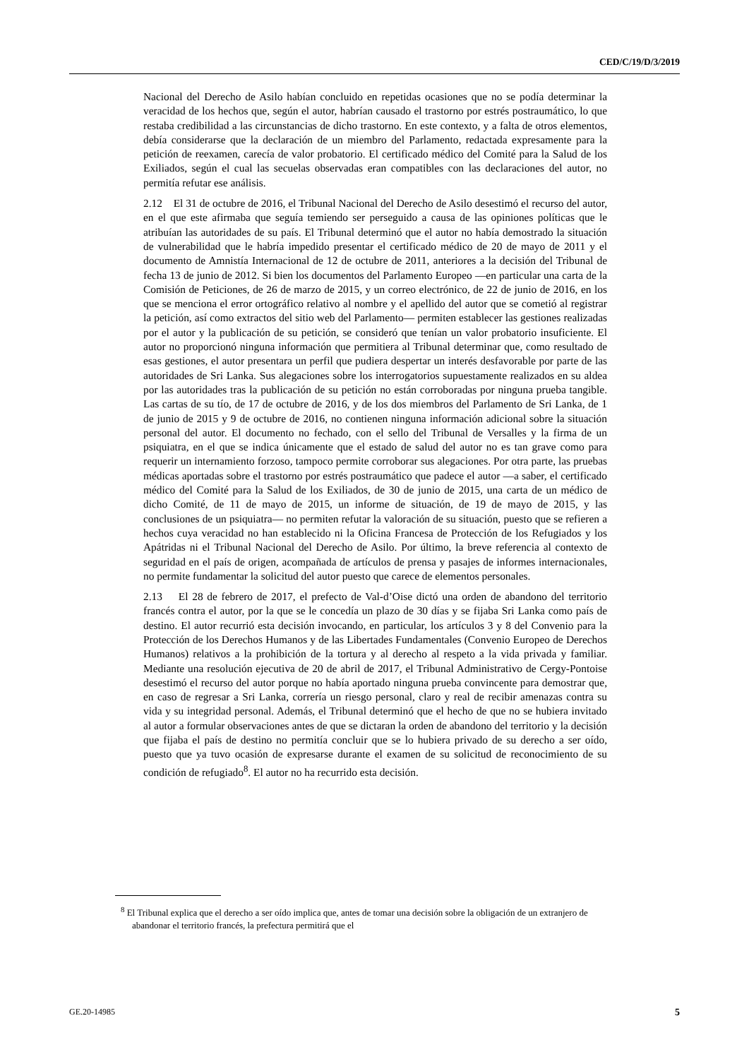CED/C/19/D/3/2019
Nacional del Derecho de Asilo habían concluido en repetidas ocasiones que no se podía determinar la veracidad de los hechos que, según el autor, habrían causado el trastorno por estrés postraumático, lo que restaba credibilidad a las circunstancias de dicho trastorno. En este contexto, y a falta de otros elementos, debía considerarse que la declaración de un miembro del Parlamento, redactada expresamente para la petición de reexamen, carecía de valor probatorio. El certificado médico del Comité para la Salud de los Exiliados, según el cual las secuelas observadas eran compatibles con las declaraciones del autor, no permitía refutar ese análisis.
2.12 El 31 de octubre de 2016, el Tribunal Nacional del Derecho de Asilo desestimó el recurso del autor, en el que este afirmaba que seguía temiendo ser perseguido a causa de las opiniones políticas que le atribuían las autoridades de su país. El Tribunal determinó que el autor no había demostrado la situación de vulnerabilidad que le habría impedido presentar el certificado médico de 20 de mayo de 2011 y el documento de Amnistía Internacional de 12 de octubre de 2011, anteriores a la decisión del Tribunal de fecha 13 de junio de 2012. Si bien los documentos del Parlamento Europeo —en particular una carta de la Comisión de Peticiones, de 26 de marzo de 2015, y un correo electrónico, de 22 de junio de 2016, en los que se menciona el error ortográfico relativo al nombre y el apellido del autor que se cometió al registrar la petición, así como extractos del sitio web del Parlamento— permiten establecer las gestiones realizadas por el autor y la publicación de su petición, se consideró que tenían un valor probatorio insuficiente. El autor no proporcionó ninguna información que permitiera al Tribunal determinar que, como resultado de esas gestiones, el autor presentara un perfil que pudiera despertar un interés desfavorable por parte de las autoridades de Sri Lanka. Sus alegaciones sobre los interrogatorios supuestamente realizados en su aldea por las autoridades tras la publicación de su petición no están corroboradas por ninguna prueba tangible. Las cartas de su tío, de 17 de octubre de 2016, y de los dos miembros del Parlamento de Sri Lanka, de 1 de junio de 2015 y 9 de octubre de 2016, no contienen ninguna información adicional sobre la situación personal del autor. El documento no fechado, con el sello del Tribunal de Versalles y la firma de un psiquiatra, en el que se indica únicamente que el estado de salud del autor no es tan grave como para requerir un internamiento forzoso, tampoco permite corroborar sus alegaciones. Por otra parte, las pruebas médicas aportadas sobre el trastorno por estrés postraumático que padece el autor —a saber, el certificado médico del Comité para la Salud de los Exiliados, de 30 de junio de 2015, una carta de un médico de dicho Comité, de 11 de mayo de 2015, un informe de situación, de 19 de mayo de 2015, y las conclusiones de un psiquiatra— no permiten refutar la valoración de su situación, puesto que se refieren a hechos cuya veracidad no han establecido ni la Oficina Francesa de Protección de los Refugiados y los Apátridas ni el Tribunal Nacional del Derecho de Asilo. Por último, la breve referencia al contexto de seguridad en el país de origen, acompañada de artículos de prensa y pasajes de informes internacionales, no permite fundamentar la solicitud del autor puesto que carece de elementos personales.
2.13 El 28 de febrero de 2017, el prefecto de Val-d’Oise dictó una orden de abandono del territorio francés contra el autor, por la que se le concedía un plazo de 30 días y se fijaba Sri Lanka como país de destino. El autor recurrió esta decisión invocando, en particular, los artículos 3 y 8 del Convenio para la Protección de los Derechos Humanos y de las Libertades Fundamentales (Convenio Europeo de Derechos Humanos) relativos a la prohibición de la tortura y al derecho al respeto a la vida privada y familiar. Mediante una resolución ejecutiva de 20 de abril de 2017, el Tribunal Administrativo de Cergy-Pontoise desestimó el recurso del autor porque no había aportado ninguna prueba convincente para demostrar que, en caso de regresar a Sri Lanka, correría un riesgo personal, claro y real de recibir amenazas contra su vida y su integridad personal. Además, el Tribunal determinó que el hecho de que no se hubiera invitado al autor a formular observaciones antes de que se dictaran la orden de abandono del territorio y la decisión que fijaba el país de destino no permitía concluir que se lo hubiera privado de su derecho a ser oído, puesto que ya tuvo ocasión de expresarse durante el examen de su solicitud de reconocimiento de su condición de refugiado<sup>8</sup>. El autor no ha recurrido esta decisión.
<sup>8</sup> El Tribunal explica que el derecho a ser oído implica que, antes de tomar una decisión sobre la obligación de un extranjero de abandonar el territorio francés, la prefectura permitirá que el
GE.20-14985 5